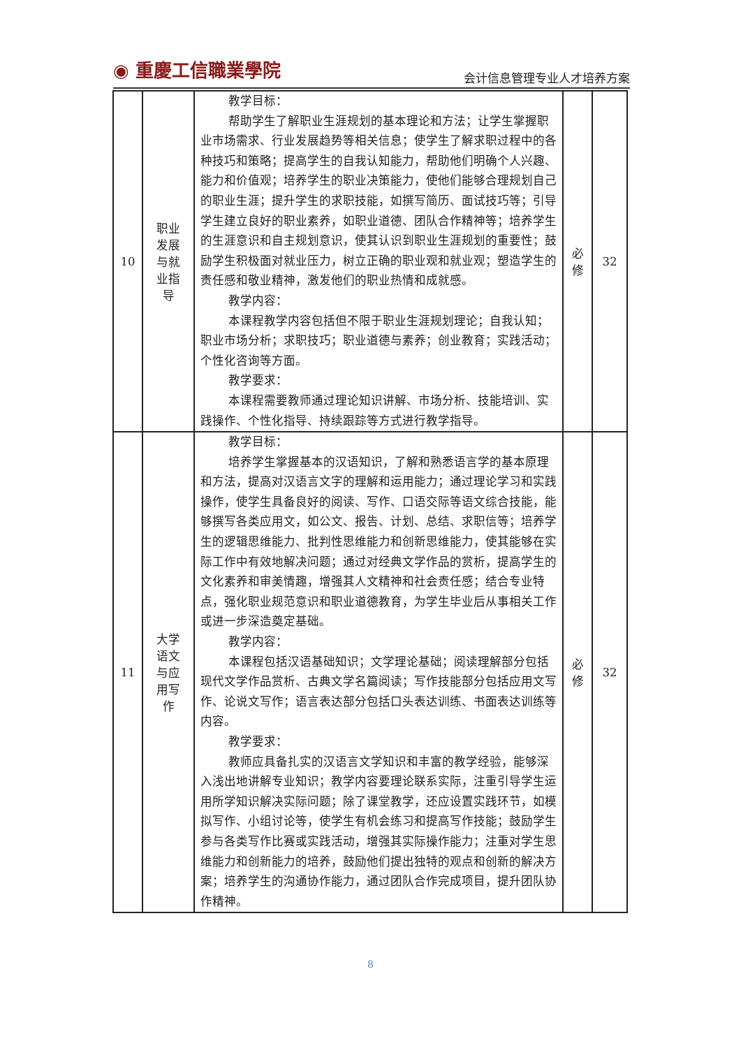◉ 重慶工信職業學院 会计信息管理专业人才培养方案
| 10 | 职业 发展 与就 业指 导 | 教学目标： 帮助学生了解职业生涯规划的基本理论和方法；让学生掌握职业市场需求、行业发展趋势等相关信息；使学生了解求职过程中的各种技巧和策略；提高学生的自我认知能力，帮助他们明确个人兴趣、能力和价值观；培养学生的职业决策能力，使他们能够合理规划自己的职业生涯；提升学生的求职技能，如撰写简历、面试技巧等；引导学生建立良好的职业素养，如职业道德、团队合作精神等；培养学生的生涯意识和自主规划意识，使其认识到职业生涯规划的重要性；鼓励学生积极面对就业压力，树立正确的职业观和就业观；塑造学生的责任感和敬业精神，激发他们的职业热情和成就感。 教学内容： 本课程教学内容包括但不限于职业生涯规划理论；自我认知；职业市场分析；求职技巧；职业道德与素养；创业教育；实践活动；个性化咨询等方面。 教学要求： 本课程需要教师通过理论知识讲解、市场分析、技能培训、实践操作、个性化指导、持续跟踪等方式进行教学指导。 | 必 修 | 32 |
| 11 | 大学 语文 与应 用写 作 | 教学目标： 培养学生掌握基本的汉语知识，了解和熟悉语言学的基本原理和方法，提高对汉语言文字的理解和运用能力；通过理论学习和实践操作，使学生具备良好的阅读、写作、口语交际等语文综合技能，能够撰写各类应用文，如公文、报告、计划、总结、求职信等；培养学生的逻辑思维能力、批判性思维能力和创新思维能力，使其能够在实际工作中有效地解决问题；通过对经典文学作品的赏析，提高学生的文化素养和审美情趣，增强其人文精神和社会责任感；结合专业特点，强化职业规范意识和职业道德教育，为学生毕业后从事相关工作或进一步深造奠定基础。 教学内容： 本课程包括汉语基础知识；文学理论基础；阅读理解部分包括现代文学作品赏析、古典文学名篇阅读；写作技能部分包括应用文写作、论说文写作；语言表达部分包括口头表达训练、书面表达训练等内容。 教学要求： 教师应具备扎实的汉语言文学知识和丰富的教学经验，能够深入浅出地讲解专业知识；教学内容要理论联系实际，注重引导学生运用所学知识解决实际问题；除了课堂教学，还应设置实践环节，如模拟写作、小组讨论等，使学生有机会练习和提高写作技能；鼓励学生参与各类写作比赛或实践活动，增强其实际操作能力；注重对学生思维能力和创新能力的培养，鼓励他们提出独特的观点和创新的解决方案；培养学生的沟通协作能力，通过团队合作完成项目，提升团队协作精神。 | 必 修 | 32 |
8